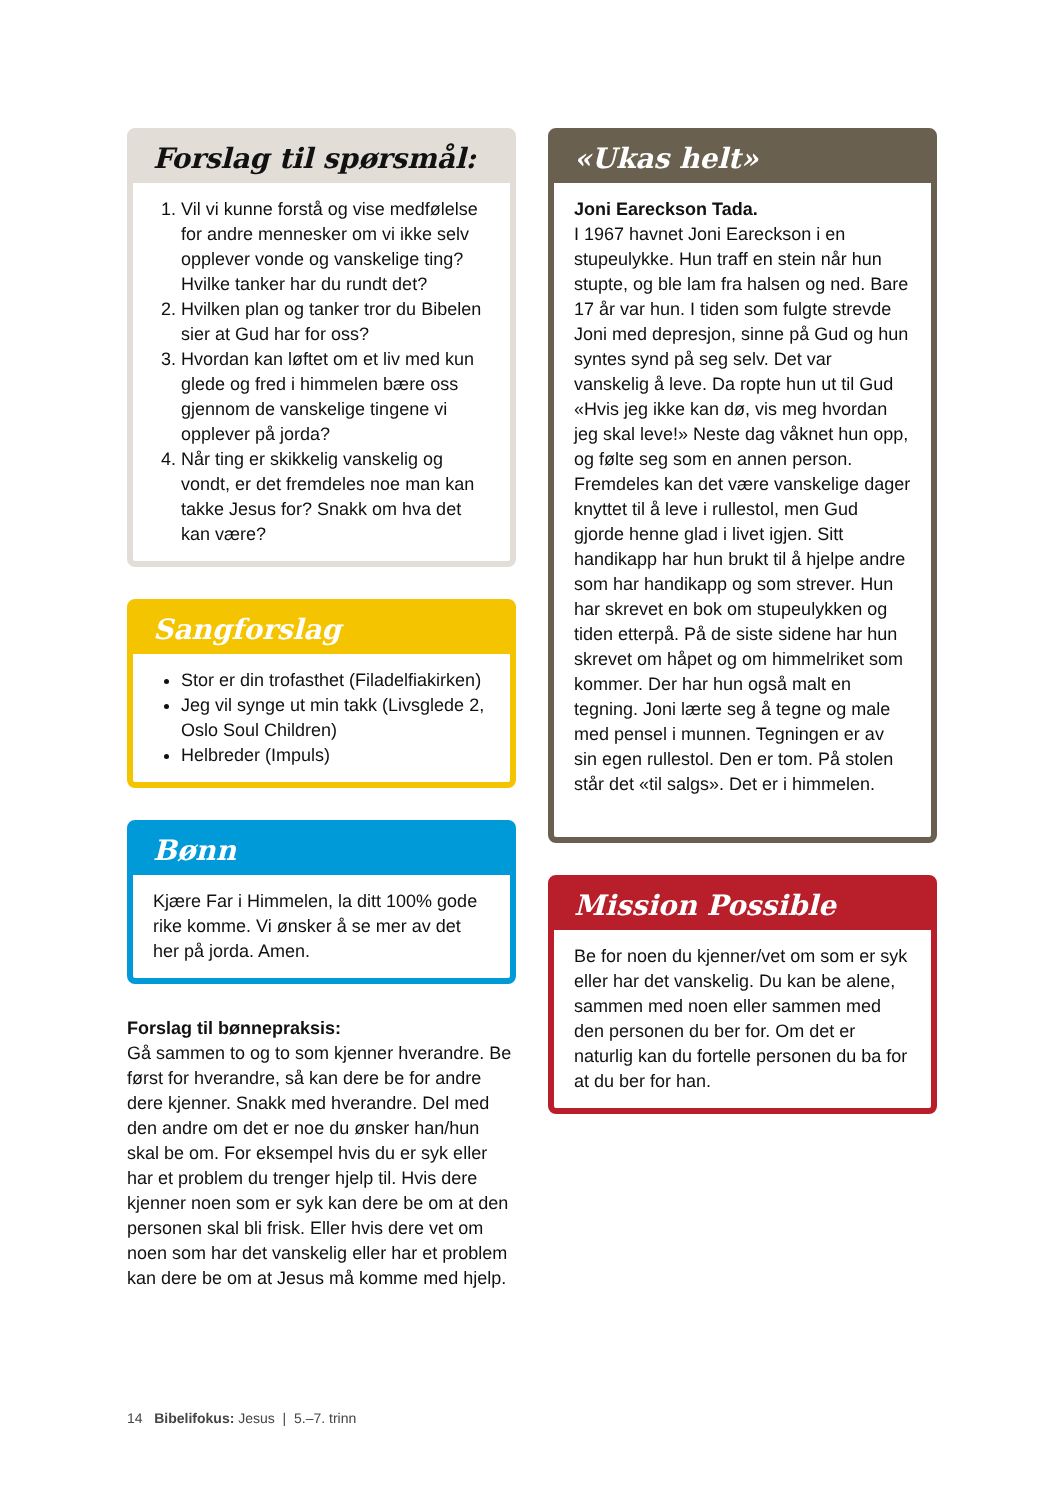Forslag til spørsmål:
1. Vil vi kunne forstå og vise medfølelse for andre mennesker om vi ikke selv opplever vonde og vanskelige ting? Hvilke tanker har du rundt det?
2. Hvilken plan og tanker tror du Bibelen sier at Gud har for oss?
3. Hvordan kan løftet om et liv med kun glede og fred i himmelen bære oss gjennom de vanskelige tingene vi opplever på jorda?
4. Når ting er skikkelig vanskelig og vondt, er det fremdeles noe man kan takke Jesus for? Snakk om hva det kan være?
Sangforslag
Stor er din trofasthet (Filadelfiakirken)
Jeg vil synge ut min takk (Livsglede 2, Oslo Soul Children)
Helbreder (Impuls)
Bønn
Kjære Far i Himmelen, la ditt 100% gode rike komme. Vi ønsker å se mer av det her på jorda. Amen.
Forslag til bønnepraksis:
Gå sammen to og to som kjenner hverandre. Be først for hverandre, så kan dere be for andre dere kjenner. Snakk med hverandre. Del med den andre om det er noe du ønsker han/hun skal be om. For eksempel hvis du er syk eller har et problem du trenger hjelp til. Hvis dere kjenner noen som er syk kan dere be om at den personen skal bli frisk. Eller hvis dere vet om noen som har det vanskelig eller har et problem kan dere be om at Jesus må komme med hjelp.
«Ukas helt»
Joni Eareckson Tada.
I 1967 havnet Joni Eareckson i en stupeulykke. Hun traff en stein når hun stupte, og ble lam fra halsen og ned. Bare 17 år var hun. I tiden som fulgte strevde Joni med depresjon, sinne på Gud og hun syntes synd på seg selv. Det var vanskelig å leve. Da ropte hun ut til Gud «Hvis jeg ikke kan dø, vis meg hvordan jeg skal leve!» Neste dag våknet hun opp, og følte seg som en annen person. Fremdeles kan det være vanskelige dager knyttet til å leve i rullestol, men Gud gjorde henne glad i livet igjen. Sitt handikapp har hun brukt til å hjelpe andre som har handikapp og som strever. Hun har skrevet en bok om stupeulykken og tiden etterpå. På de siste sidene har hun skrevet om håpet og om himmelriket som kommer. Der har hun også malt en tegning. Joni lærte seg å tegne og male med pensel i munnen. Tegningen er av sin egen rullestol. Den er tom. På stolen står det «til salgs». Det er i himmelen.
Mission Possible
Be for noen du kjenner/vet om som er syk eller har det vanskelig. Du kan be alene, sammen med noen eller sammen med den personen du ber for. Om det er naturlig kan du fortelle personen du ba for at du ber for han.
14 Bibelifokus: Jesus | 5.–7. trinn